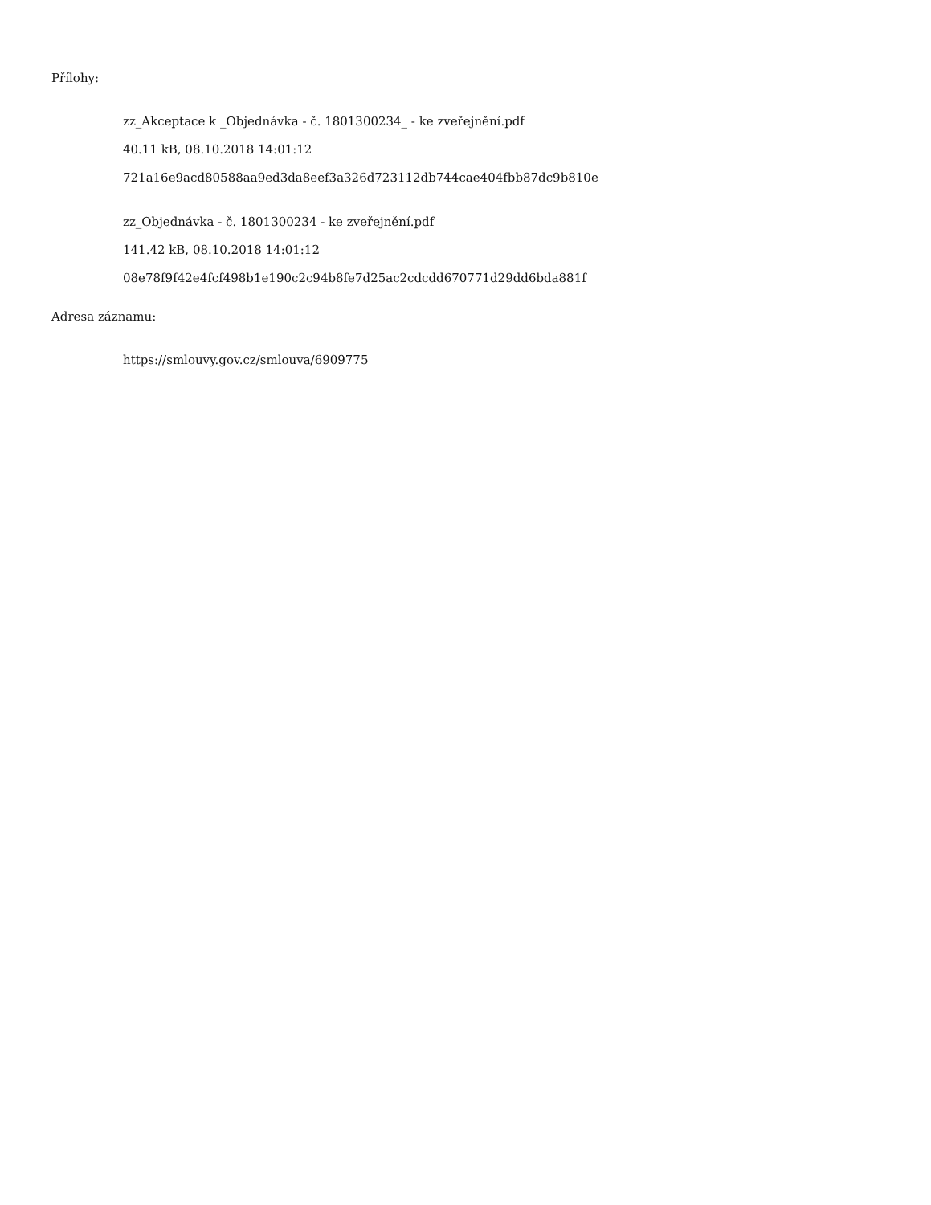Přílohy:
zz_Akceptace k _Objednávka - č. 1801300234_ - ke zveřejnění.pdf
40.11 kB, 08.10.2018 14:01:12
721a16e9acd80588aa9ed3da8eef3a326d723112db744cae404fbb87dc9b810e
zz_Objednávka - č. 1801300234 - ke zveřejnění.pdf
141.42 kB, 08.10.2018 14:01:12
08e78f9f42e4fcf498b1e190c2c94b8fe7d25ac2cdcdd670771d29dd6bda881f
Adresa záznamu:
https://smlouvy.gov.cz/smlouva/6909775